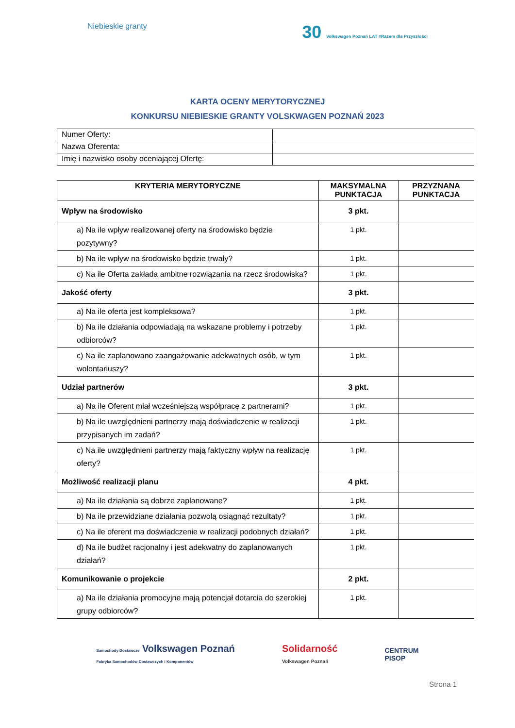Niebieskie granty
30 Volkswagen Poznań LAT #Razem dla Przyszłości
KARTA OCENY MERYTORYCZNEJ
KONKURSU NIEBIESKIE GRANTY VOLSKWAGEN POZNAŃ 2023
| Numer Oferty: | |
| Nazwa Oferenta: | |
| Imię i nazwisko osoby oceniającej Ofertę: | |
| KRYTERIA MERYTORYCZNE | MAKSYMALNA PUNKTACJA | PRZYZNANA PUNKTACJA |
| --- | --- | --- |
| Wpływ na środowisko | 3 pkt. | |
| a) Na ile wpływ realizowanej oferty na środowisko będzie pozytywny? | 1 pkt. | |
| b) Na ile wpływ na środowisko będzie trwały? | 1 pkt. | |
| c) Na ile Oferta zakłada ambitne rozwiązania na rzecz środowiska? | 1 pkt. | |
| Jakość oferty | 3 pkt. | |
| a) Na ile oferta jest kompleksowa? | 1 pkt. | |
| b) Na ile działania odpowiadają na wskazane problemy i potrzeby odbiorców? | 1 pkt. | |
| c) Na ile zaplanowano zaangażowanie adekwatnych osób, w tym wolontariuszy? | 1 pkt. | |
| Udział partnerów | 3 pkt. | |
| a) Na ile Oferent miał wcześniejszą współpracę z partnerami? | 1 pkt. | |
| b) Na ile uwzględnieni partnerzy mają doświadczenie w realizacji przypisanych im zadań? | 1 pkt. | |
| c) Na ile uwzględnieni partnerzy mają faktyczny wpływ na realizację oferty? | 1 pkt. | |
| Możliwość realizacji planu | 4 pkt. | |
| a) Na ile działania są dobrze zaplanowane? | 1 pkt. | |
| b) Na ile przewidziane działania pozwolą osiągnąć rezultaty? | 1 pkt. | |
| c) Na ile oferent ma doświadczenie w realizacji podobnych działań? | 1 pkt. | |
| d) Na ile budżet racjonalny i jest adekwatny do zaplanowanych działań? | 1 pkt. | |
| Komunikowanie o projekcie | 2 pkt. | |
| a) Na ile działania promocyjne mają potencjał dotarcia do szerokiej grupy odbiorców? | 1 pkt. | |
Samochody Dostawcze Volkswagen Poznań
Fabryka Samochodów Dostawczych i Komponentów
Solidarność
Volkswagen Poznań
CENTRUM
PISOP
Strona 1